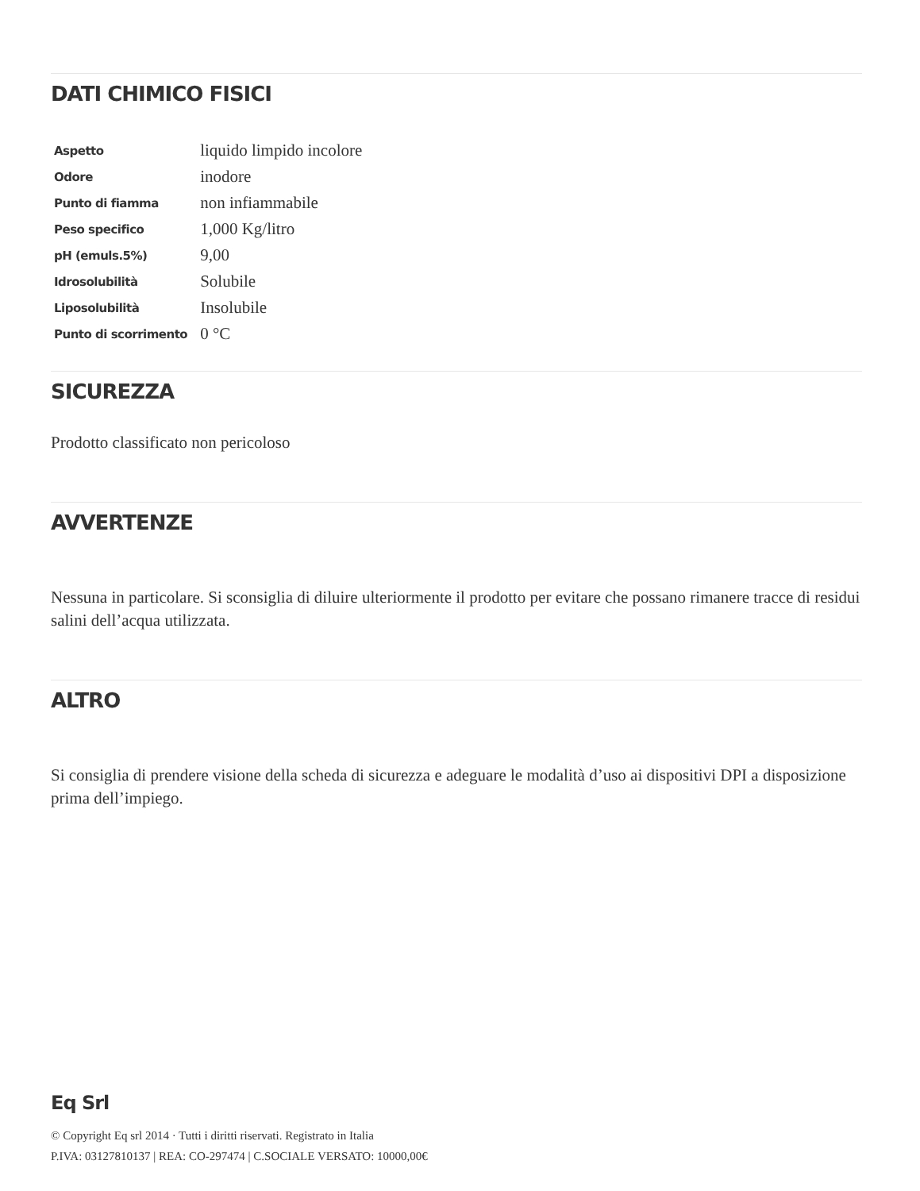DATI CHIMICO FISICI
| Aspetto | liquido limpido incolore |
| Odore | inodore |
| Punto di fiamma | non infiammabile |
| Peso specifico | 1,000 Kg/litro |
| pH (emuls.5%) | 9,00 |
| Idrosolubilità | Solubile |
| Liposolubilità | Insolubile |
| Punto di scorrimento | 0 °C |
SICUREZZA
Prodotto classificato non pericoloso
AVVERTENZE
Nessuna in particolare. Si sconsiglia di diluire ulteriormente il prodotto per evitare che possano rimanere tracce di residui salini dell’acqua utilizzata.
ALTRO
Si consiglia di prendere visione della scheda di sicurezza e adeguare le modalità d’uso ai dispositivi DPI a disposizione prima dell’impiego.
Eq Srl
© Copyright Eq srl 2014 · Tutti i diritti riservati. Registrato in Italia
P.IVA: 03127810137 | REA: CO-297474 | C.SOCIALE VERSATO: 10000,00€